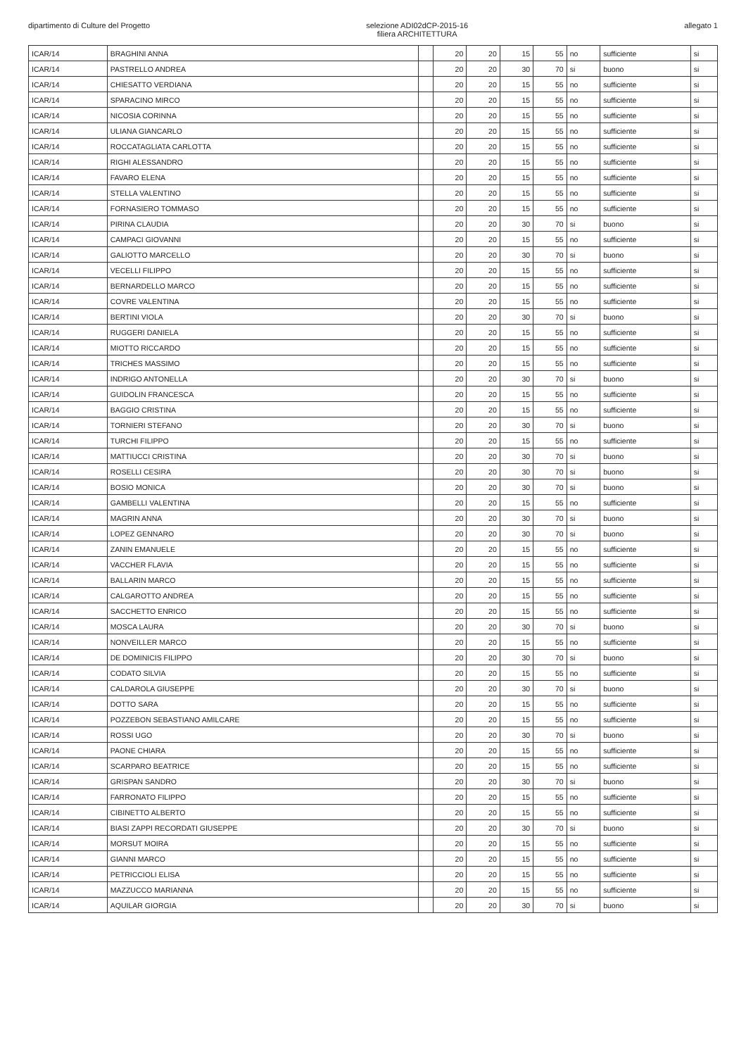dipartimento di Culture del Progetto
selezione ADI02dCP-2015-16
filiera ARCHITETTURA
allegato 1
| ICAR/14 | BRAGHINI ANNA | | 20 | 20 | 15 | 55 | no | sufficiente | si |
| ICAR/14 | PASTRELLO ANDREA | | 20 | 20 | 30 | 70 | si | buono | si |
| ICAR/14 | CHIESATTO VERDIANA | | 20 | 20 | 15 | 55 | no | sufficiente | si |
| ICAR/14 | SPARACINO MIRCO | | 20 | 20 | 15 | 55 | no | sufficiente | si |
| ICAR/14 | NICOSIA CORINNA | | 20 | 20 | 15 | 55 | no | sufficiente | si |
| ICAR/14 | ULIANA GIANCARLO | | 20 | 20 | 15 | 55 | no | sufficiente | si |
| ICAR/14 | ROCCATAGLIATA CARLOTTA | | 20 | 20 | 15 | 55 | no | sufficiente | si |
| ICAR/14 | RIGHI ALESSANDRO | | 20 | 20 | 15 | 55 | no | sufficiente | si |
| ICAR/14 | FAVARO ELENA | | 20 | 20 | 15 | 55 | no | sufficiente | si |
| ICAR/14 | STELLA VALENTINO | | 20 | 20 | 15 | 55 | no | sufficiente | si |
| ICAR/14 | FORNASIERO TOMMASO | | 20 | 20 | 15 | 55 | no | sufficiente | si |
| ICAR/14 | PIRINA CLAUDIA | | 20 | 20 | 30 | 70 | si | buono | si |
| ICAR/14 | CAMPACI GIOVANNI | | 20 | 20 | 15 | 55 | no | sufficiente | si |
| ICAR/14 | GALIOTTO MARCELLO | | 20 | 20 | 30 | 70 | si | buono | si |
| ICAR/14 | VECELLI FILIPPO | | 20 | 20 | 15 | 55 | no | sufficiente | si |
| ICAR/14 | BERNARDELLO MARCO | | 20 | 20 | 15 | 55 | no | sufficiente | si |
| ICAR/14 | COVRE VALENTINA | | 20 | 20 | 15 | 55 | no | sufficiente | si |
| ICAR/14 | BERTINI VIOLA | | 20 | 20 | 30 | 70 | si | buono | si |
| ICAR/14 | RUGGERI DANIELA | | 20 | 20 | 15 | 55 | no | sufficiente | si |
| ICAR/14 | MIOTTO RICCARDO | | 20 | 20 | 15 | 55 | no | sufficiente | si |
| ICAR/14 | TRICHES MASSIMO | | 20 | 20 | 15 | 55 | no | sufficiente | si |
| ICAR/14 | INDRIGO ANTONELLA | | 20 | 20 | 30 | 70 | si | buono | si |
| ICAR/14 | GUIDOLIN FRANCESCA | | 20 | 20 | 15 | 55 | no | sufficiente | si |
| ICAR/14 | BAGGIO CRISTINA | | 20 | 20 | 15 | 55 | no | sufficiente | si |
| ICAR/14 | TORNIERI STEFANO | | 20 | 20 | 30 | 70 | si | buono | si |
| ICAR/14 | TURCHI FILIPPO | | 20 | 20 | 15 | 55 | no | sufficiente | si |
| ICAR/14 | MATTIUCCI CRISTINA | | 20 | 20 | 30 | 70 | si | buono | si |
| ICAR/14 | ROSELLI CESIRA | | 20 | 20 | 30 | 70 | si | buono | si |
| ICAR/14 | BOSIO MONICA | | 20 | 20 | 30 | 70 | si | buono | si |
| ICAR/14 | GAMBELLI VALENTINA | | 20 | 20 | 15 | 55 | no | sufficiente | si |
| ICAR/14 | MAGRIN ANNA | | 20 | 20 | 30 | 70 | si | buono | si |
| ICAR/14 | LOPEZ GENNARO | | 20 | 20 | 30 | 70 | si | buono | si |
| ICAR/14 | ZANIN EMANUELE | | 20 | 20 | 15 | 55 | no | sufficiente | si |
| ICAR/14 | VACCHER FLAVIA | | 20 | 20 | 15 | 55 | no | sufficiente | si |
| ICAR/14 | BALLARIN MARCO | | 20 | 20 | 15 | 55 | no | sufficiente | si |
| ICAR/14 | CALGAROTTO ANDREA | | 20 | 20 | 15 | 55 | no | sufficiente | si |
| ICAR/14 | SACCHETTO ENRICO | | 20 | 20 | 15 | 55 | no | sufficiente | si |
| ICAR/14 | MOSCA LAURA | | 20 | 20 | 30 | 70 | si | buono | si |
| ICAR/14 | NONVEILLER MARCO | | 20 | 20 | 15 | 55 | no | sufficiente | si |
| ICAR/14 | DE DOMINICIS FILIPPO | | 20 | 20 | 30 | 70 | si | buono | si |
| ICAR/14 | CODATO SILVIA | | 20 | 20 | 15 | 55 | no | sufficiente | si |
| ICAR/14 | CALDAROLA GIUSEPPE | | 20 | 20 | 30 | 70 | si | buono | si |
| ICAR/14 | DOTTO SARA | | 20 | 20 | 15 | 55 | no | sufficiente | si |
| ICAR/14 | POZZEBON SEBASTIANO AMILCARE | | 20 | 20 | 15 | 55 | no | sufficiente | si |
| ICAR/14 | ROSSI UGO | | 20 | 20 | 30 | 70 | si | buono | si |
| ICAR/14 | PAONE CHIARA | | 20 | 20 | 15 | 55 | no | sufficiente | si |
| ICAR/14 | SCARPARO BEATRICE | | 20 | 20 | 15 | 55 | no | sufficiente | si |
| ICAR/14 | GRISPAN SANDRO | | 20 | 20 | 30 | 70 | si | buono | si |
| ICAR/14 | FARRONATO FILIPPO | | 20 | 20 | 15 | 55 | no | sufficiente | si |
| ICAR/14 | CIBINETTO ALBERTO | | 20 | 20 | 15 | 55 | no | sufficiente | si |
| ICAR/14 | BIASI ZAPPI RECORDATI GIUSEPPE | | 20 | 20 | 30 | 70 | si | buono | si |
| ICAR/14 | MORSUT MOIRA | | 20 | 20 | 15 | 55 | no | sufficiente | si |
| ICAR/14 | GIANNI MARCO | | 20 | 20 | 15 | 55 | no | sufficiente | si |
| ICAR/14 | PETRICCIOLI ELISA | | 20 | 20 | 15 | 55 | no | sufficiente | si |
| ICAR/14 | MAZZUCCO MARIANNA | | 20 | 20 | 15 | 55 | no | sufficiente | si |
| ICAR/14 | AQUILAR GIORGIA | | 20 | 20 | 30 | 70 | si | buono | si |